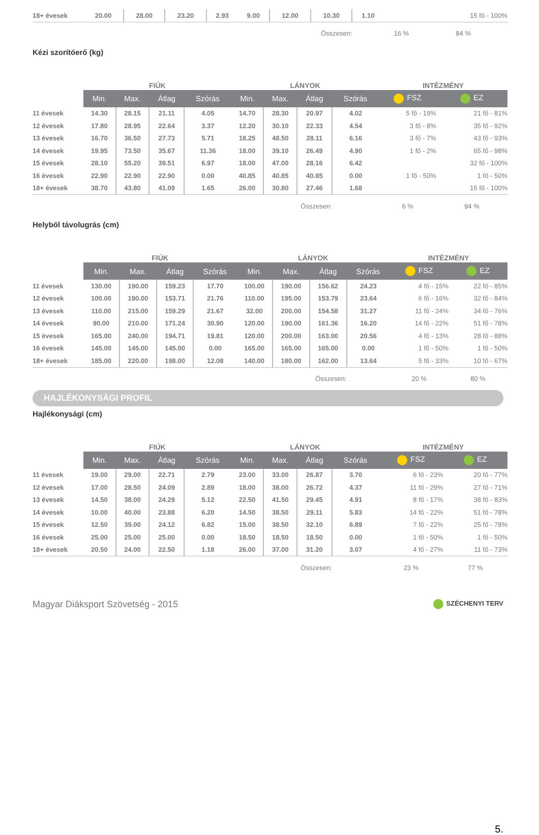| 18+ évesek | 20.00 | 28.00 | 23.20 | 2.93 | 9.00 | 12.00 | 10.30 | 1.10 | | 15 fő - 100% |
| Összesen: | | | | | | | | | 16 % | 84 % |
Kézi szorítóerő (kg)
| | FIÚK | | | | LÁNYOK | | | | INTÉZMÉNY | |
| --- | --- | --- | --- | --- | --- | --- | --- | --- | --- | --- |
| | Min. | Max. | Átlag | Szórás | Min. | Max. | Átlag | Szórás | FSZ | EZ |
| 11 évesek | 14.30 | 28.15 | 21.11 | 4.05 | 14.70 | 28.30 | 20.97 | 4.02 | 5 fő - 19% | 21 fő - 81% |
| 12 évesek | 17.80 | 28.95 | 22.64 | 3.37 | 12.20 | 30.10 | 22.33 | 4.54 | 3 fő - 8% | 35 fő - 92% |
| 13 évesek | 16.70 | 36.50 | 27.73 | 5.71 | 18.25 | 48.50 | 28.11 | 6.16 | 3 fő - 7% | 43 fő - 93% |
| 14 évesek | 19.95 | 73.50 | 35.67 | 11.36 | 18.00 | 39.10 | 26.49 | 4.90 | 1 fő - 2% | 65 fő - 98% |
| 15 évesek | 28.10 | 55.20 | 39.51 | 6.97 | 18.00 | 47.00 | 28.16 | 6.42 | | 32 fő - 100% |
| 16 évesek | 22.90 | 22.90 | 22.90 | 0.00 | 40.85 | 40.85 | 40.85 | 0.00 | 1 fő - 50% | 1 fő - 50% |
| 18+ évesek | 38.70 | 43.80 | 41.09 | 1.65 | 26.00 | 30.80 | 27.46 | 1.68 | | 15 fő - 100% |
| Összesen: | | | | | | | | | 6 % | 94 % |
Helyből távolugrás (cm)
| | FIÚK | | | | LÁNYOK | | | | INTÉZMÉNY | |
| --- | --- | --- | --- | --- | --- | --- | --- | --- | --- | --- |
| | Min. | Max. | Átlag | Szórás | Min. | Max. | Átlag | Szórás | FSZ | EZ |
| 11 évesek | 130.00 | 190.00 | 159.23 | 17.70 | 100.00 | 190.00 | 156.62 | 24.23 | 4 fő - 15% | 22 fő - 85% |
| 12 évesek | 100.00 | 190.00 | 153.71 | 21.76 | 110.00 | 195.00 | 153.79 | 23.64 | 6 fő - 16% | 32 fő - 84% |
| 13 évesek | 110.00 | 215.00 | 159.29 | 21.67 | 32.00 | 200.00 | 154.58 | 31.27 | 11 fő - 24% | 34 fő - 76% |
| 14 évesek | 90.00 | 210.00 | 171.24 | 30.90 | 120.00 | 190.00 | 161.36 | 16.20 | 14 fő - 22% | 51 fő - 78% |
| 15 évesek | 165.00 | 240.00 | 194.71 | 19.81 | 120.00 | 200.00 | 163.00 | 20.56 | 4 fő - 13% | 28 fő - 88% |
| 16 évesek | 145.00 | 145.00 | 145.00 | 0.00 | 165.00 | 165.00 | 165.00 | 0.00 | 1 fő - 50% | 1 fő - 50% |
| 18+ évesek | 185.00 | 220.00 | 198.00 | 12.08 | 140.00 | 180.00 | 162.00 | 13.64 | 5 fő - 33% | 10 fő - 67% |
| Összesen: | | | | | | | | | 20 % | 80 % |
HAJLÉKONYSÁGI PROFIL
Hajlékonysági (cm)
| | FIÚK | | | | LÁNYOK | | | | INTÉZMÉNY | |
| --- | --- | --- | --- | --- | --- | --- | --- | --- | --- | --- |
| | Min. | Max. | Átlag | Szórás | Min. | Max. | Átlag | Szórás | FSZ | EZ |
| 11 évesek | 19.00 | 29.00 | 22.71 | 2.79 | 23.00 | 33.00 | 26.87 | 3.70 | 6 fő - 23% | 20 fő - 77% |
| 12 évesek | 17.00 | 28.50 | 24.09 | 2.89 | 18.00 | 38.00 | 26.72 | 4.37 | 11 fő - 29% | 27 fő - 71% |
| 13 évesek | 14.50 | 38.00 | 24.29 | 5.12 | 22.50 | 41.50 | 29.45 | 4.91 | 8 fő - 17% | 38 fő - 83% |
| 14 évesek | 10.00 | 40.00 | 23.88 | 6.20 | 14.50 | 38.50 | 29.11 | 5.83 | 14 fő - 22% | 51 fő - 78% |
| 15 évesek | 12.50 | 39.00 | 24.12 | 6.82 | 15.00 | 38.50 | 32.10 | 6.89 | 7 fő - 22% | 25 fő - 78% |
| 16 évesek | 25.00 | 25.00 | 25.00 | 0.00 | 18.50 | 18.50 | 18.50 | 0.00 | 1 fő - 50% | 1 fő - 50% |
| 18+ évesek | 20.50 | 24.00 | 22.50 | 1.18 | 26.00 | 37.00 | 31.20 | 3.07 | 4 fő - 27% | 11 fő - 73% |
| Összesen: | | | | | | | | | 23 % | 77 % |
Magyar Diáksport Szövetség - 2015 SZÉCHENYI TERV
5.